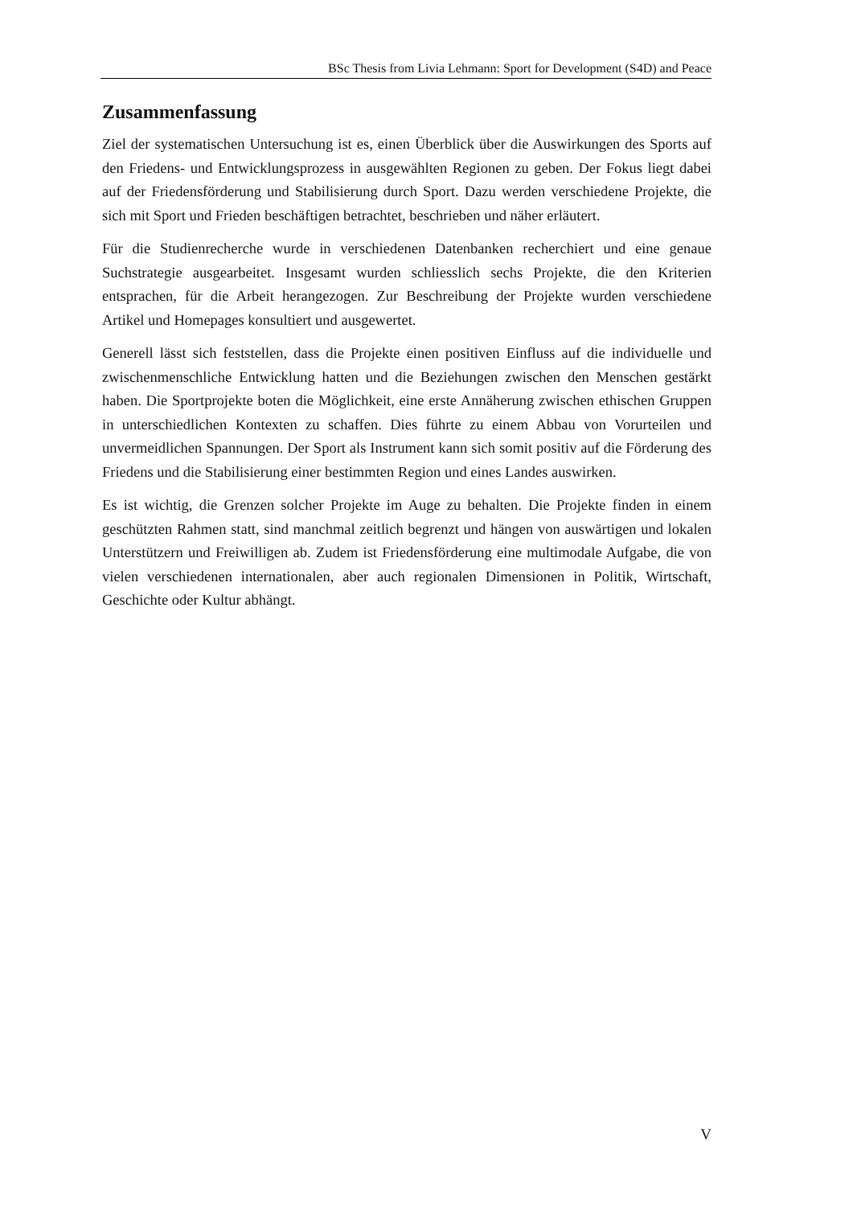BSc Thesis from Livia Lehmann: Sport for Development (S4D) and Peace
Zusammenfassung
Ziel der systematischen Untersuchung ist es, einen Überblick über die Auswirkungen des Sports auf den Friedens- und Entwicklungsprozess in ausgewählten Regionen zu geben. Der Fokus liegt dabei auf der Friedensförderung und Stabilisierung durch Sport. Dazu werden verschiedene Projekte, die sich mit Sport und Frieden beschäftigen betrachtet, beschrieben und näher erläutert.
Für die Studienrecherche wurde in verschiedenen Datenbanken recherchiert und eine genaue Suchstrategie ausgearbeitet. Insgesamt wurden schliesslich sechs Projekte, die den Kriterien entsprachen, für die Arbeit herangezogen. Zur Beschreibung der Projekte wurden verschiedene Artikel und Homepages konsultiert und ausgewertet.
Generell lässt sich feststellen, dass die Projekte einen positiven Einfluss auf die individuelle und zwischenmenschliche Entwicklung hatten und die Beziehungen zwischen den Menschen gestärkt haben. Die Sportprojekte boten die Möglichkeit, eine erste Annäherung zwischen ethischen Gruppen in unterschiedlichen Kontexten zu schaffen. Dies führte zu einem Abbau von Vorurteilen und unvermeidlichen Spannungen. Der Sport als Instrument kann sich somit positiv auf die Förderung des Friedens und die Stabilisierung einer bestimmten Region und eines Landes auswirken.
Es ist wichtig, die Grenzen solcher Projekte im Auge zu behalten. Die Projekte finden in einem geschützten Rahmen statt, sind manchmal zeitlich begrenzt und hängen von auswärtigen und lokalen Unterstützern und Freiwilligen ab. Zudem ist Friedensförderung eine multimodale Aufgabe, die von vielen verschiedenen internationalen, aber auch regionalen Dimensionen in Politik, Wirtschaft, Geschichte oder Kultur abhängt.
V